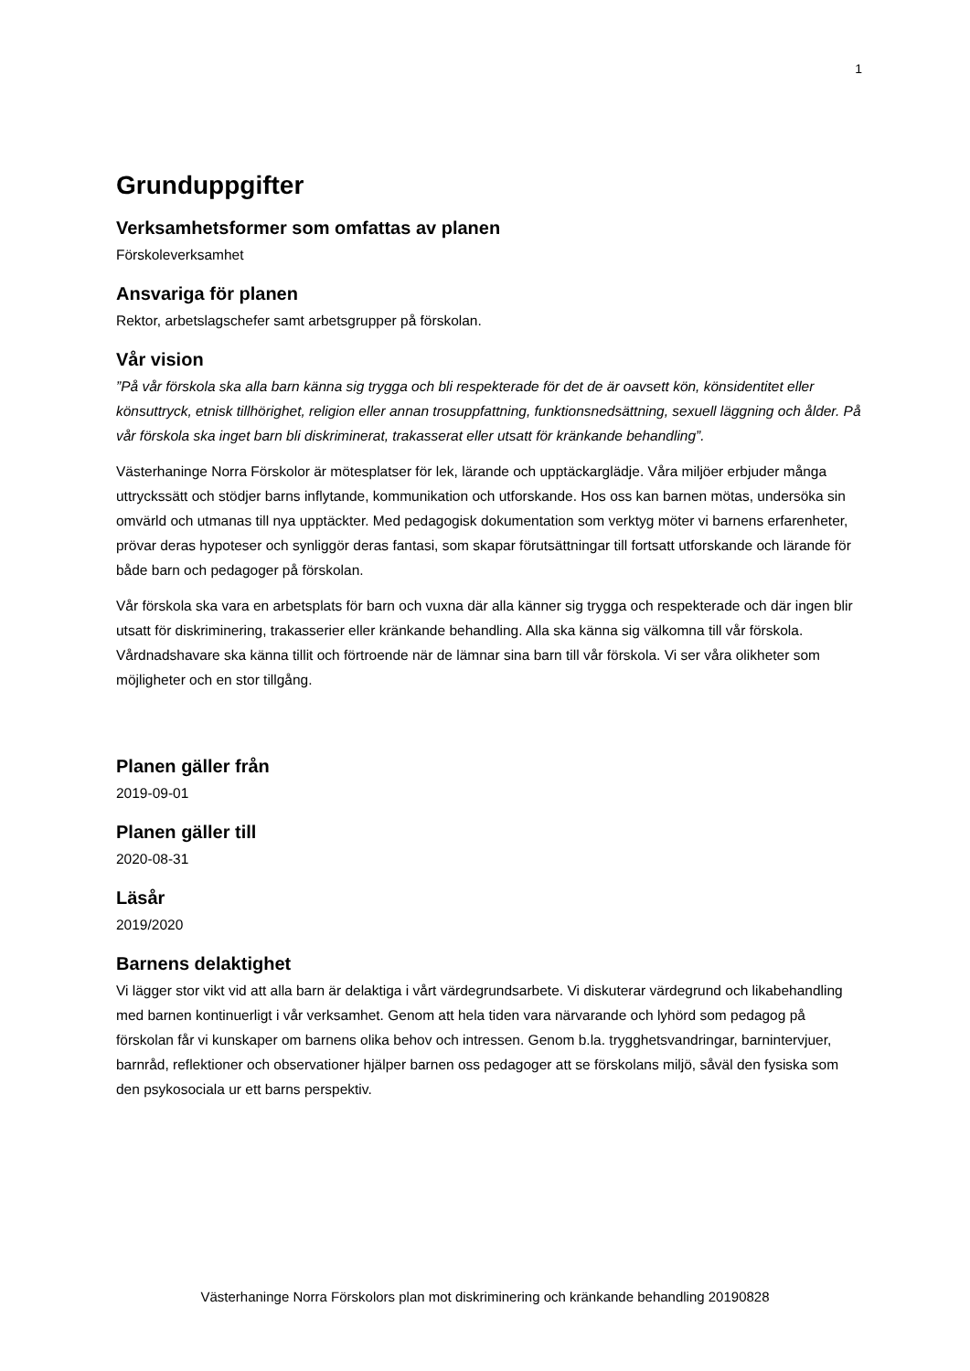1
Grunduppgifter
Verksamhetsformer som omfattas av planen
Förskoleverksamhet
Ansvariga för planen
Rektor, arbetslagschefer samt arbetsgrupper på förskolan.
Vår vision
”På vår förskola ska alla barn känna sig trygga och bli respekterade för det de är oavsett kön, könsidentitet eller könsuttryck, etnisk tillhörighet, religion eller annan trosuppfattning, funktionsnedsättning, sexuell läggning och ålder. På vår förskola ska inget barn bli diskriminerat, trakasserat eller utsatt för kränkande behandling”.
Västerhaninge Norra Förskolor är mötesplatser för lek, lärande och upptäckarglädje. Våra miljöer erbjuder många uttryckssätt och stödjer barns inflytande, kommunikation och utforskande. Hos oss kan barnen mötas, undersöka sin omvärld och utmanas till nya upptäckter. Med pedagogisk dokumentation som verktyg möter vi barnens erfarenheter, prövar deras hypoteser och synliggör deras fantasi, som skapar förutsättningar till fortsatt utforskande och lärande för både barn och pedagoger på förskolan.
Vår förskola ska vara en arbetsplats för barn och vuxna där alla känner sig trygga och respekterade och där ingen blir utsatt för diskriminering, trakasserier eller kränkande behandling. Alla ska känna sig välkomna till vår förskola. Vårdnadshavare ska känna tillit och förtroende när de lämnar sina barn till vår förskola. Vi ser våra olikheter som möjligheter och en stor tillgång.
Planen gäller från
2019-09-01
Planen gäller till
2020-08-31
Läsår
2019/2020
Barnens delaktighet
Vi lägger stor vikt vid att alla barn är delaktiga i vårt värdegrundsarbete. Vi diskuterar värdegrund och likabehandling med barnen kontinuerligt i vår verksamhet. Genom att hela tiden vara närvarande och lyhörd som pedagog på förskolan får vi kunskaper om barnens olika behov och intressen. Genom b.la. trygghetsvandringar, barnintervjuer, barnråd, reflektioner och observationer hjälper barnen oss pedagoger att se förskolans miljö, såväl den fysiska som den psykosociala ur ett barns perspektiv.
Västerhaninge Norra Förskolors plan mot diskriminering och kränkande behandling 20190828